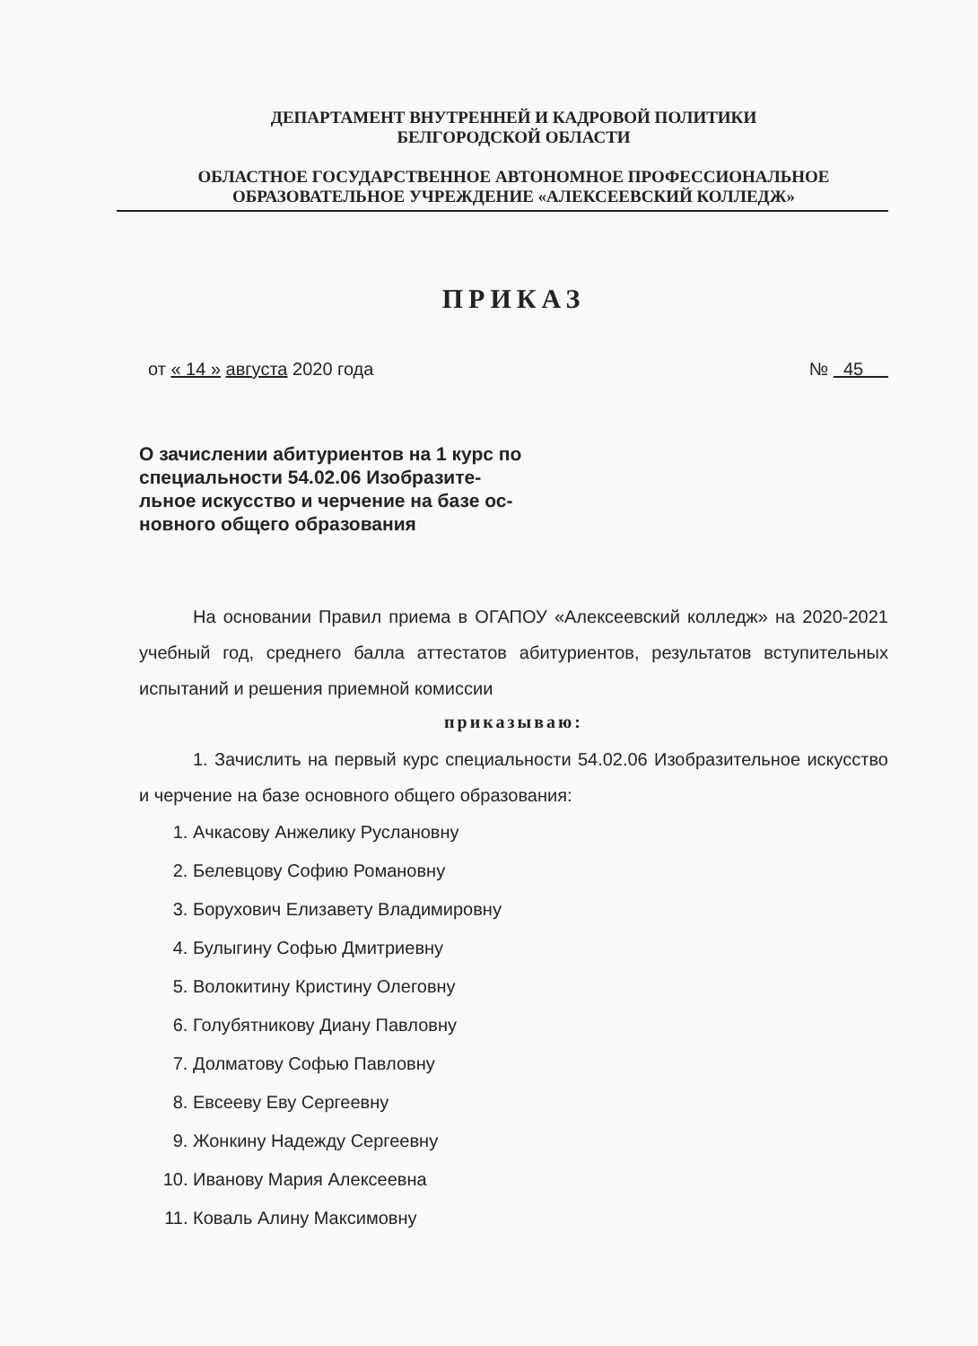ДЕПАРТАМЕНТ ВНУТРЕННЕЙ И КАДРОВОЙ ПОЛИТИКИ
БЕЛГОРОДСКОЙ ОБЛАСТИ
ОБЛАСТНОЕ ГОСУДАРСТВЕННОЕ АВТОНОМНОЕ ПРОФЕССИОНАЛЬНОЕ
ОБРАЗОВАТЕЛЬНОЕ УЧРЕЖДЕНИЕ «АЛЕКСЕЕВСКИЙ КОЛЛЕДЖ»
ПРИКАЗ
от « 14 » августа 2020 года № 45
О зачислении абитуриентов на 1 курс по специальности 54.02.06 Изобразите-льное искусство и черчение на базе ос-новного общего образования
На основании Правил приема в ОГАПОУ «Алексеевский колледж» на 2020-2021 учебный год, среднего балла аттестатов абитуриентов, результатов вступительных испытаний и решения приемной комиссии
приказываю:
1. Зачислить на первый курс специальности 54.02.06 Изобразительное искусство и черчение на базе основного общего образования:
1. Ачкасову Анжелику Руслановну
2. Белевцову Софию Романовну
3. Борухович Елизавету Владимировну
4. Булыгину Софью Дмитриевну
5. Волокитину Кристину Олеговну
6. Голубятникову Диану Павловну
7. Долматову Софью Павловну
8. Евсееву Еву Сергеевну
9. Жонкину Надежду Сергеевну
10. Иванову Мария Алексеевна
11. Коваль Алину Максимовну